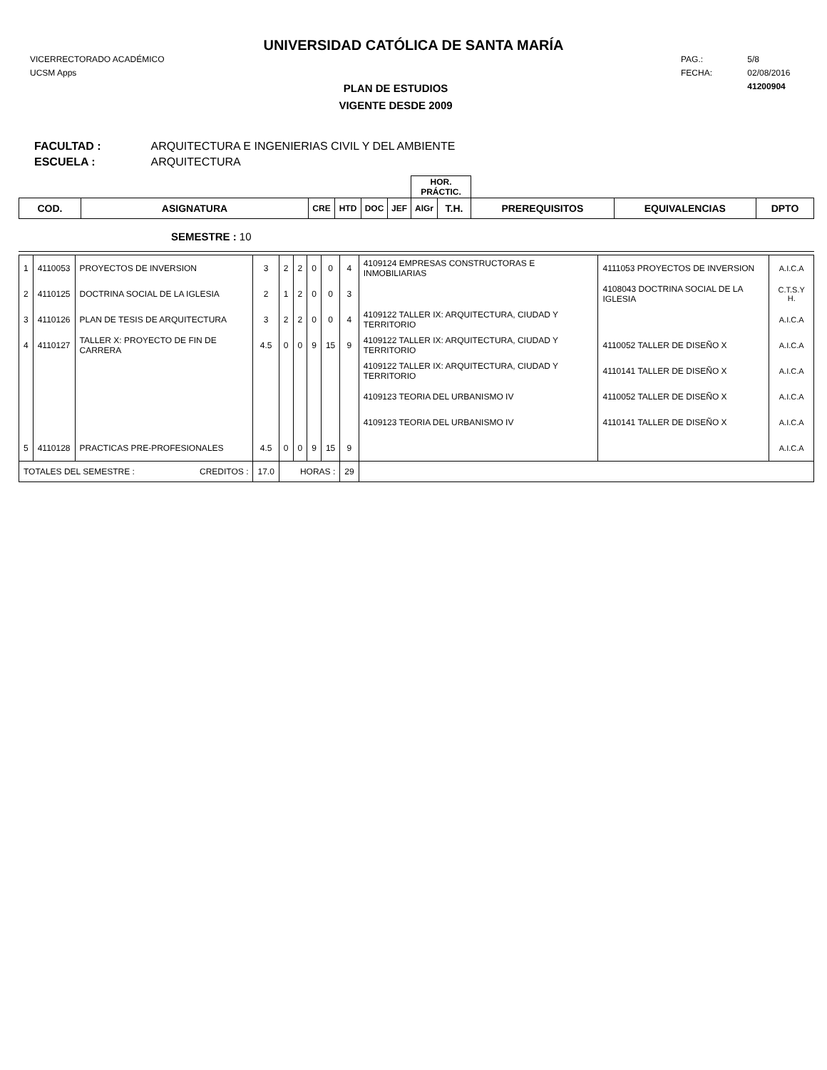UNIVERSIDAD CATÓLICA DE SANTA MARÍA
VICERRECTORADO ACADÉMICO
UCSM Apps
PAG.: 5/8
FECHA: 02/08/2016
41200904
PLAN DE ESTUDIOS
VIGENTE DESDE 2009
FACULTAD : ARQUITECTURA E INGENIERIAS CIVIL Y DEL AMBIENTE
ESCUELA : ARQUITECTURA
| | | | | | | HOR. PRÁCTIC. | | | | |
| COD. | ASIGNATURA | CRE | HTD | DOC | JEF | AlGr | T.H. | PREREQUISITOS | EQUIVALENCIAS | DPTO |
SEMESTRE : 10
| 1 | 4110053 | PROYECTOS DE INVERSION | 3 | 2 | 2 | 0 | 0 | 4 | 4109124 EMPRESAS CONSTRUCTORAS E INMOBILIARIAS | 4111053 PROYECTOS DE INVERSION | A.I.C.A |
| 2 | 4110125 | DOCTRINA SOCIAL DE LA IGLESIA | 2 | 1 | 2 | 0 | 0 | 3 | | 4108043 DOCTRINA SOCIAL DE LA IGLESIA | C.T.S.Y H. |
| 3 | 4110126 | PLAN DE TESIS DE ARQUITECTURA | 3 | 2 | 2 | 0 | 0 | 4 | 4109122 TALLER IX: ARQUITECTURA, CIUDAD Y TERRITORIO | | A.I.C.A |
| 4 | 4110127 | TALLER X: PROYECTO DE FIN DE CARRERA | 4.5 | 0 | 0 | 9 | 15 | 9 | 4109122 TALLER IX: ARQUITECTURA, CIUDAD Y TERRITORIO | 4110052 TALLER DE DISEÑO X | A.I.C.A |
| | | | | | | | | | 4109122 TALLER IX: ARQUITECTURA, CIUDAD Y TERRITORIO | 4110141 TALLER DE DISEÑO X | A.I.C.A |
| | | | | | | | | | 4109123 TEORIA DEL URBANISMO IV | 4110052 TALLER DE DISEÑO X | A.I.C.A |
| | | | | | | | | | 4109123 TEORIA DEL URBANISMO IV | 4110141 TALLER DE DISEÑO X | A.I.C.A |
| 5 | 4110128 | PRACTICAS PRE-PROFESIONALES | 4.5 | 0 | 0 | 9 | 15 | 9 | | | A.I.C.A |
| TOTALES DEL SEMESTRE : CREDITOS : | | | 17.0 | HORAS : | | | | 29 | | | |